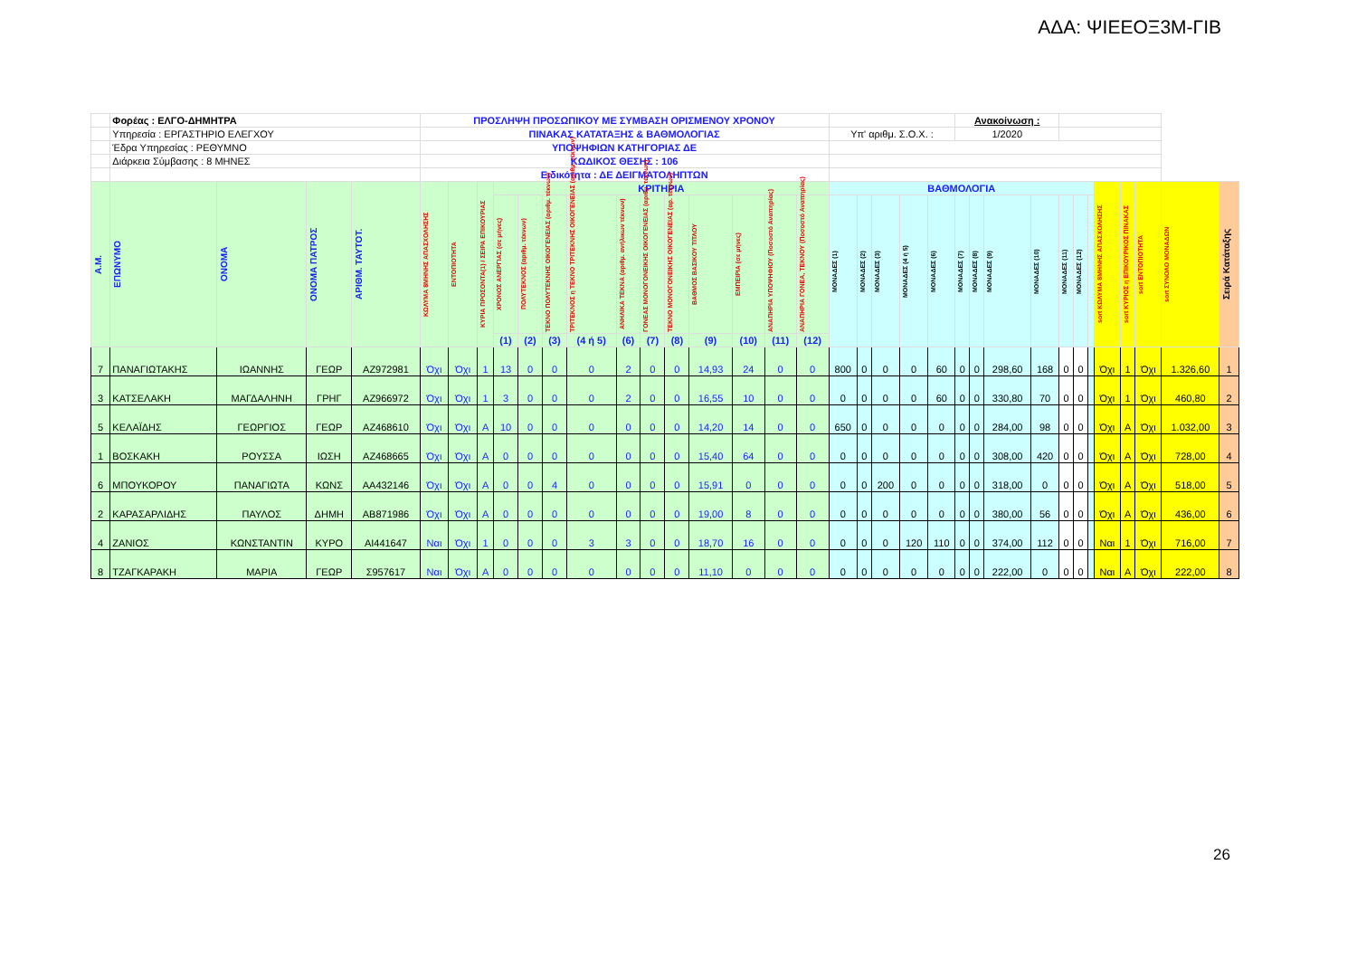ΑΔΑ: ΨΙΕΕΟΞ3Μ-ΓΙΒ
| | Φορέας : ΕΛΓΟ-ΔΗΜΗΤΡΑ | | | | ΠΡΟΣΛΗΨΗ ΠΡΟΣΩΠΙΚΟΥ ΜΕ ΣΥΜΒΑΣΗ ΟΡΙΣΜΕΝΟΥ ΧΡΟΝΟΥ | | | | | | | | | | | | | | | | | | | Ανακοίνωση : | | | | | | | | | | | |
| | Υπηρεσία : ΕΡΓΑΣΤΗΡΙΟ ΕΛΕΓΧΟΥ | | | | ΠΙΝΑΚΑΣ ΚΑΤΑΤΑΞΗΣ & ΒΑΘΜΟΛΟΓΙΑΣ | | | | | | | | | | | | | | Υπ' αριθμ. Σ.Ο.Χ. : | | | | | 1/2020 | | | | | | | | | | | |
| | Έδρα Υπηρεσίας : ΡΕΘΥΜΝΟ | | | | ΥΠΟΨΗΦΙΩΝ ΚΑΤΗΓΟΡΙΑΣ ΔΕ | | | | | | | | | | | | | | | | | | | | | | | | | | | | | | |
| | Διάρκεια Σύμβασης : 8 ΜΗΝΕΣ | | | | ΚΩΔΙΚΟΣ ΘΕΣΗΣ : 106 | | | | | | | | | | | | | | | | | | | | | | | | | | | | | | |
| | | | | | Ειδικότητα : ΔΕ ΔΕΙΓΜΑΤΟΛΗΠΤΩΝ | | | | | | | | | | | | | | | | | | | | | | | | | | | | | | |
| Α.Μ. | ΕΠΩΝΥΜΟ | ΟΝΟΜΑ | ΟΝΟΜΑ ΠΑΤΡΟΣ | ΑΡΙΘΜ. ΤΑΥΤΟΤ. | ΚΩΛΥΜΑ 8ΜΗΝΗΣ ΑΠΑΣΧΟΛΗΣΗΣ | ΕΝΤΟΠΙΟΤΗΤΑ | ΚΥΡΙΑ ΠΡΟΣΟΝΤΑ(1) / ΣΕΙΡΑ ΕΠΙΚΟΥΡΙΑΣ | ΚΡΙΤΗΡΙΑ | | | | | | | | | | | ΒΑΘΜΟΛΟΓΙΑ | | | | | | | | | | | | sort ΚΩΛΥΜΑ 8ΜΗΝΗΣ ΑΠΑΣΧΟΛΗΣΗΣ | sort ΚΥΡΙΟΣ η ΕΠΙΚΟΥΡΙΚΟΣ ΠΙΝΑΚΑΣ | sort ΕΝΤΟΠΙΟΤΗΤΑ | sort ΣΥΝΟΛΟ ΜΟΝΑΔΩΝ | Σειρά Κατάταξης |
| | | | | | | | | ΧΡΟΝΟΣ ΑΝΕΡΓΙΑΣ (σε μήνες) | ΠΟΛΥΤΕΚΝΟΣ (αριθμ. τέκνων) | ΤΕΚΝΟ ΠΟΛΥΤΕΚΝΗΣ ΟΙΚΟΓΕΝΕΙΑΣ (αριθμ. τέκνων) | ΤΡΙΤΕΚΝΟΣ η ΤΕΚΝΟ ΤΡΙΤΕΚΝΗΣ ΟΙΚΟΓΕΝΕΙΑΣ (αριθμ. τέκνων) | ΑΝΗΛΙΚΑ ΤΕΚΝΑ (αριθμ. ανήλικων τέκνων) | ΓΟΝΕΑΣ ΜΟΝΟΓΟΝΕΙΚΗΣ ΟΙΚΟΓΕΝΕΙΑΣ (αριθμ. τέκνων) | ΤΕΚΝΟ ΜΟΝΟΓΟΝΕΙΚΗΣ ΟΙΚΟΓΕΝΕΙΑΣ (αρ. τέκνων) | ΒΑΘΜΟΣ ΒΑΣΙΚΟΥ ΤΙΤΛΟΥ | ΕΜΠΕΙΡΙΑ (σε μήνες) | ΑΝΑΠΗΡΙΑ ΥΠΟΨΗΦΙΟΥ (Ποσοστό Αναπηρίας) | ΑΝΑΠΗΡΙΑ ΓΟΝΕΑ, ΤΕΚΝΟΥ (Ποσοστό Αναπηρίας) | ΜΟΝΑΔΕΣ (1) | ΜΟΝΑΔΕΣ (2) | ΜΟΝΑΔΕΣ (3) | ΜΟΝΑΔΕΣ (4 ή 5) | ΜΟΝΑΔΕΣ (6) | ΜΟΝΑΔΕΣ (7) | ΜΟΝΑΔΕΣ (8) | ΜΟΝΑΔΕΣ (9) | ΜΟΝΑΔΕΣ (10) | ΜΟΝΑΔΕΣ (11) | ΜΟΝΑΔΕΣ (12) | | | | | | |
| | | | | | | | | (1) | (2) | (3) | (4 ή 5) | (6) | (7) | (8) | (9) | (10) | (11) | (12) | | | | | | | | | | | | | | | | | |
| 7 | ΠΑΝΑΓΙΩΤΑΚΗΣ | ΙΩΑΝΝΗΣ | ΓΕΩΡ | ΑΖ972981 | Όχι | Όχι | 1 | 13 | 0 | 0 | 0 | 2 | 0 | 0 | 14,93 | 24 | 0 | 0 | 800 | 0 | 0 | 0 | 60 | 0 | 0 | 298,60 | 168 | 0 | 0 | | Όχι | 1 | Όχι | 1.326,60 | 1 |
| 3 | ΚΑΤΣΕΛΑΚΗ | ΜΑΓΔΑΛΗΝΗ | ΓΡΗΓ | ΑΖ966972 | Όχι | Όχι | 1 | 3 | 0 | 0 | 0 | 2 | 0 | 0 | 16,55 | 10 | 0 | 0 | 0 | 0 | 0 | 0 | 60 | 0 | 0 | 330,80 | 70 | 0 | 0 | | Όχι | 1 | Όχι | 460,80 | 2 |
| 5 | ΚΕΛΑΪΔΗΣ | ΓΕΩΡΓΙΟΣ | ΓΕΩΡ | ΑΖ468610 | Όχι | Όχι | Α | 10 | 0 | 0 | 0 | 0 | 0 | 0 | 14,20 | 14 | 0 | 0 | 650 | 0 | 0 | 0 | 0 | 0 | 0 | 284,00 | 98 | 0 | 0 | | Όχι | Α | Όχι | 1.032,00 | 3 |
| 1 | ΒΟΣΚΑΚΗ | ΡΟΥΣΣΑ | ΙΩΣΗ | ΑΖ468665 | Όχι | Όχι | Α | 0 | 0 | 0 | 0 | 0 | 0 | 0 | 15,40 | 64 | 0 | 0 | 0 | 0 | 0 | 0 | 0 | 0 | 0 | 308,00 | 420 | 0 | 0 | | Όχι | Α | Όχι | 728,00 | 4 |
| 6 | ΜΠΟΥΚΟΡΟΥ | ΠΑΝΑΓΙΩΤΑ | ΚΩΝΣ | ΑΑ432146 | Όχι | Όχι | Α | 0 | 0 | 4 | 0 | 0 | 0 | 0 | 15,91 | 0 | 0 | 0 | 0 | 0 | 200 | 0 | 0 | 0 | 0 | 318,00 | 0 | 0 | 0 | | Όχι | Α | Όχι | 518,00 | 5 |
| 2 | ΚΑΡΑΣΑΡΛΙΔΗΣ | ΠΑΥΛΟΣ | ΔΗΜΗ | ΑΒ871986 | Όχι | Όχι | Α | 0 | 0 | 0 | 0 | 0 | 0 | 0 | 19,00 | 8 | 0 | 0 | 0 | 0 | 0 | 0 | 0 | 0 | 0 | 380,00 | 56 | 0 | 0 | | Όχι | Α | Όχι | 436,00 | 6 |
| 4 | ΖΑΝΙΟΣ | ΚΩΝΣΤΑΝΤΙΝ | ΚΥΡΟ | ΑΙ441647 | Ναι | Όχι | 1 | 0 | 0 | 0 | 3 | 3 | 0 | 0 | 18,70 | 16 | 0 | 0 | 0 | 0 | 0 | 120 | 110 | 0 | 0 | 374,00 | 112 | 0 | 0 | | Ναι | 1 | Όχι | 716,00 | 7 |
| 8 | ΤΖΑΓΚΑΡΑΚΗ | ΜΑΡΙΑ | ΓΕΩΡ | Σ957617 | Ναι | Όχι | Α | 0 | 0 | 0 | 0 | 0 | 0 | 0 | 11,10 | 0 | 0 | 0 | 0 | 0 | 0 | 0 | 0 | 0 | 0 | 222,00 | 0 | 0 | 0 | | Ναι | Α | Όχι | 222,00 | 8 |
26